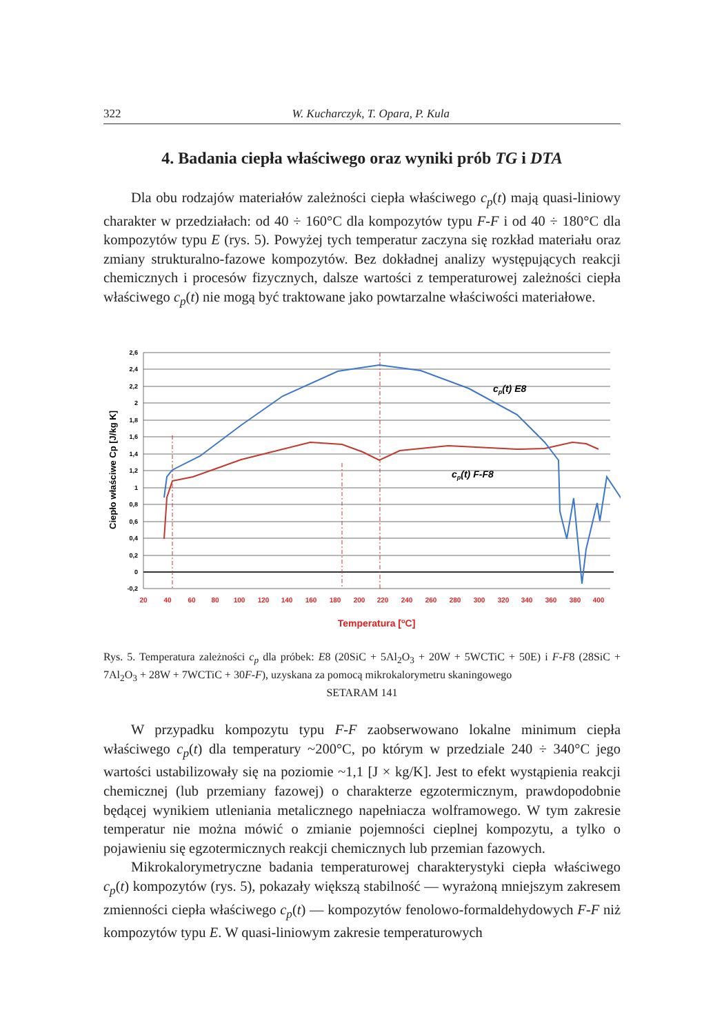322 W. Kucharczyk, T. Opara, P. Kula
4. Badania ciepła właściwego oraz wyniki prób TG i DTA
Dla obu rodzajów materiałów zależności ciepła właściwego c<sub>p</sub>(t) mają quasi-liniowy charakter w przedziałach: od 40 ÷ 160°C dla kompozytów typu F-F i od 40 ÷ 180°C dla kompozytów typu E (rys. 5). Powyżej tych temperatur zaczyna się rozkład materiału oraz zmiany strukturalno-fazowe kompozytów. Bez dokładnej analizy występujących reakcji chemicznych i procesów fizycznych, dalsze wartości z temperaturowej zależności ciepła właściwego c<sub>p</sub>(t) nie mogą być traktowane jako powtarzalne właściwości materiałowe.
2,6
2,4
2,2
2
1,8
1,6
1,4
1,2
1
0,8
0,6
0,4
0,2
0
-0,2
20
40
60
80
100
120
140
160
180
200
220
240
260
280
300
320
340
360
380
400
Temperatura [oC]
Ciepło właściwe Cp [J/kg K]
cp(t) E8
cp(t) F-F8
Rys. 5. Temperatura zależności c<sub>p</sub> dla próbek: E8 (20SiC + 5Al<sub>2</sub>O<sub>3</sub> + 20W + 5WCTiC + 50E) i F-F8 (28SiC + 7Al<sub>2</sub>O<sub>3</sub> + 28W + 7WCTiC + 30F-F), uzyskana za pomocą mikrokalorymetru skaningowego
SETARAM 141
W przypadku kompozytu typu F-F zaobserwowano lokalne minimum ciepła właściwego c<sub>p</sub>(t) dla temperatury ~200°C, po którym w przedziale 240 ÷ 340°C jego wartości ustabilizowały się na poziomie ~1,1 [J × kg/K]. Jest to efekt wystąpienia reakcji chemicznej (lub przemiany fazowej) o charakterze egzotermicznym, prawdopodobnie będącej wynikiem utleniania metalicznego napełniacza wolframowego. W tym zakresie temperatur nie można mówić o zmianie pojemności cieplnej kompozytu, a tylko o pojawieniu się egzotermicznych reakcji chemicznych lub przemian fazowych.
Mikrokalorymetryczne badania temperaturowej charakterystyki ciepła właściwego c<sub>p</sub>(t) kompozytów (rys. 5), pokazały większą stabilność — wyrażoną mniejszym zakresem zmienności ciepła właściwego c<sub>p</sub>(t) — kompozytów fenolowo-formaldehydowych F-F niż kompozytów typu E. W quasi-liniowym zakresie temperaturowych